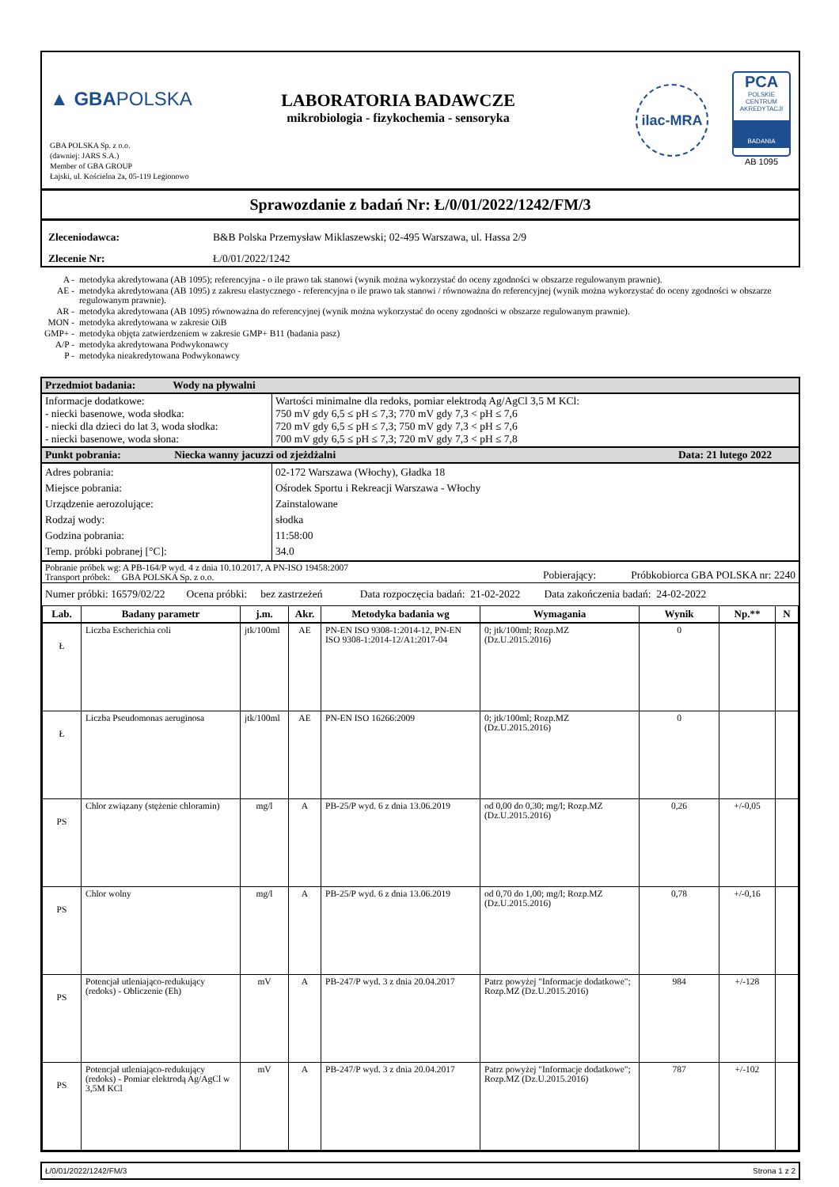▲ GBAPOLSKA
GBA POLSKA Sp. z o.o.
(dawniej: JARS S.A.)
Member of GBA GROUP
Łajski, ul. Kościelna 2a, 05-119 Legionowo
LABORATORIA BADAWCZE
mikrobiologia - fizykochemia - sensoryka
ilac-MRA
PCA
POLSKIE CENTRUM AKREDYTACJI
BADANIA
AB 1095
Sprawozdanie z badań Nr: Ł/0/01/2022/1242/FM/3
| Zleceniodawca: | B&B Polska Przemysław Miklaszewski; 02-495 Warszawa, ul. Hassa 2/9 |
| Zlecenie Nr: | Ł/0/01/2022/1242 |
| A - | metodyka akredytowana (AB 1095); referencyjna - o ile prawo tak stanowi (wynik można wykorzystać do oceny zgodności w obszarze regulowanym prawnie). |
| AE - | metodyka akredytowana (AB 1095) z zakresu elastycznego - referencyjna o ile prawo tak stanowi / równoważna do referencyjnej (wynik można wykorzystać do oceny zgodności w obszarze regulowanym prawnie). |
| AR - | metodyka akredytowana (AB 1095) równoważna do referencyjnej (wynik można wykorzystać do oceny zgodności w obszarze regulowanym prawnie). |
| MON - | metodyka akredytowana w zakresie OiB |
| GMP+ - | metodyka objęta zatwierdzeniem w zakresie GMP+ B11 (badania pasz) |
| A/P - | metodyka akredytowana Podwykonawcy |
| P - | metodyka nieakredytowana Podwykonawcy |
| Przedmiot badania: Wody na pływalni | |
| Informacje dodatkowe: - niecki basenowe, woda słodka: - niecki dla dzieci do lat 3, woda słodka: - niecki basenowe, woda słona: | Wartości minimalne dla redoks, pomiar elektrodą Ag/AgCl 3,5 M KCl: 750 mV gdy 6,5 ≤ pH ≤ 7,3; 770 mV gdy 7,3 < pH ≤ 7,6 720 mV gdy 6,5 ≤ pH ≤ 7,3; 750 mV gdy 7,3 < pH ≤ 7,6 700 mV gdy 6,5 ≤ pH ≤ 7,3; 720 mV gdy 7,3 < pH ≤ 7,8 |
| Punkt pobrania: Niecka wanny jacuzzi od zjeżdżalni Data: 21 lutego 2022 | |
| Adres pobrania: Miejsce pobrania: Urządzenie aerozolujące: Rodzaj wody: Godzina pobrania: Temp. próbki pobranej [°C]: | 02-172 Warszawa (Włochy), Gładka 18 Ośrodek Sportu i Rekreacji Warszawa - Włochy Zainstalowane słodka 11:58:00 34.0 |
| Pobranie próbek wg: A PB-164/P wyd. 4 z dnia 10.10.2017, A PN-ISO 19458:2007 Pobierający: Próbkobiorca GBA POLSKA nr: 2240 Transport próbek: GBA POLSKA Sp. z o.o. | |
| Numer próbki: 16579/02/22 Ocena próbki: bez zastrzeżeń Data rozpoczęcia badań: 21-02-2022 Data zakończenia badań: 24-02-2022 | |
| Lab. | Badany parametr | j.m. | Akr. | Metodyka badania wg | Wymagania | Wynik | Np.** | N |
| --- | --- | --- | --- | --- | --- | --- | --- | --- |
| Ł | Liczba Escherichia coli | jtk/100ml | AE | PN-EN ISO 9308-1:2014-12, PN-EN ISO 9308-1:2014-12/A1:2017-04 | 0; jtk/100ml; Rozp.MZ (Dz.U.2015.2016) | 0 | | |
| Ł | Liczba Pseudomonas aeruginosa | jtk/100ml | AE | PN-EN ISO 16266:2009 | 0; jtk/100ml; Rozp.MZ (Dz.U.2015.2016) | 0 | | |
| PS | Chlor związany (stężenie chloramin) | mg/l | A | PB-25/P wyd. 6 z dnia 13.06.2019 | od 0,00 do 0,30; mg/l; Rozp.MZ (Dz.U.2015.2016) | 0,26 | +/-0,05 | |
| PS | Chlor wolny | mg/l | A | PB-25/P wyd. 6 z dnia 13.06.2019 | od 0,70 do 1,00; mg/l; Rozp.MZ (Dz.U.2015.2016) | 0,78 | +/-0,16 | |
| PS | Potencjał utleniająco-redukujący (redoks) - Obliczenie (Eh) | mV | A | PB-247/P wyd. 3 z dnia 20.04.2017 | Patrz powyżej "Informacje dodatkowe"; Rozp.MZ (Dz.U.2015.2016) | 984 | +/-128 | |
| PS | Potencjał utleniająco-redukujący (redoks) - Pomiar elektrodą Ag/AgCl w 3,5M KCl | mV | A | PB-247/P wyd. 3 z dnia 20.04.2017 | Patrz powyżej "Informacje dodatkowe"; Rozp.MZ (Dz.U.2015.2016) | 787 | +/-102 | |
Ł/0/01/2022/1242/FM/3 Strona 1 z 2